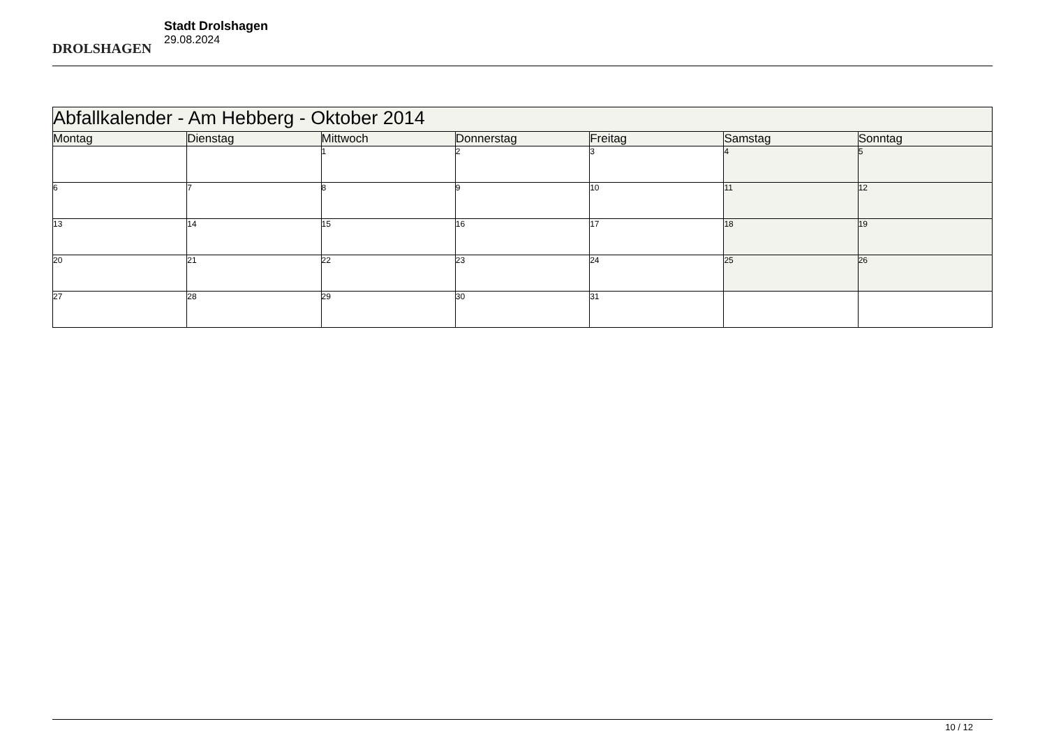DROLSHAGEN
Stadt Drolshagen
29.08.2024
| Abfallkalender - Am Hebberg - Oktober 2014 | | | | | | |
| --- | --- | --- | --- | --- | --- | --- |
| Montag | Dienstag | Mittwoch | Donnerstag | Freitag | Samstag | Sonntag |
| | | 1 | 2 | 3 | 4 | 5 |
| 6 | 7 | 8 | 9 | 10 | 11 | 12 |
| 13 | 14 | 15 | 16 | 17 | 18 | 19 |
| 20 | 21 | 22 | 23 | 24 | 25 | 26 |
| 27 | 28 | 29 | 30 | 31 | | |
10 / 12